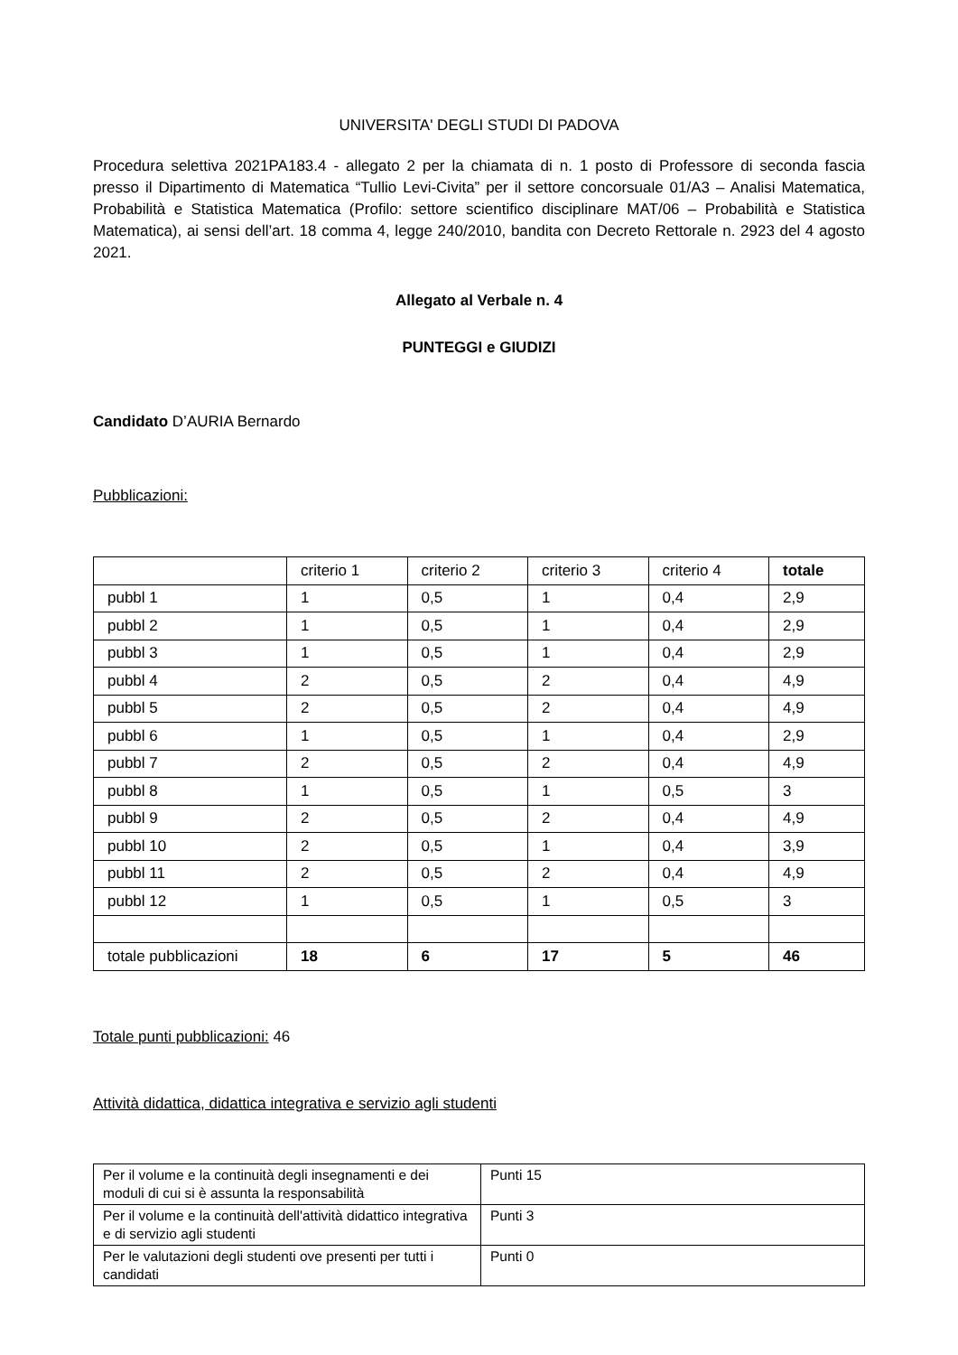UNIVERSITA' DEGLI STUDI DI PADOVA
Procedura selettiva 2021PA183.4 - allegato 2 per la chiamata di n. 1 posto di Professore di seconda fascia presso il Dipartimento di Matematica “Tullio Levi-Civita” per il settore concorsuale 01/A3 – Analisi Matematica, Probabilità e Statistica Matematica (Profilo: settore scientifico disciplinare MAT/06 – Probabilità e Statistica Matematica), ai sensi dell’art. 18 comma 4, legge 240/2010, bandita con Decreto Rettorale n. 2923 del 4 agosto 2021.
Allegato al Verbale n. 4
PUNTEGGI e GIUDIZI
Candidato D’AURIA Bernardo
Pubblicazioni:
| | criterio 1 | criterio 2 | criterio 3 | criterio 4 | totale |
| pubbl 1 | 1 | 0,5 | 1 | 0,4 | 2,9 |
| pubbl 2 | 1 | 0,5 | 1 | 0,4 | 2,9 |
| pubbl 3 | 1 | 0,5 | 1 | 0,4 | 2,9 |
| pubbl 4 | 2 | 0,5 | 2 | 0,4 | 4,9 |
| pubbl 5 | 2 | 0,5 | 2 | 0,4 | 4,9 |
| pubbl 6 | 1 | 0,5 | 1 | 0,4 | 2,9 |
| pubbl 7 | 2 | 0,5 | 2 | 0,4 | 4,9 |
| pubbl 8 | 1 | 0,5 | 1 | 0,5 | 3 |
| pubbl 9 | 2 | 0,5 | 2 | 0,4 | 4,9 |
| pubbl 10 | 2 | 0,5 | 1 | 0,4 | 3,9 |
| pubbl 11 | 2 | 0,5 | 2 | 0,4 | 4,9 |
| pubbl 12 | 1 | 0,5 | 1 | 0,5 | 3 |
| totale pubblicazioni | 18 | 6 | 17 | 5 | 46 |
Totale punti pubblicazioni: 46
Attività didattica, didattica integrativa e servizio agli studenti
| Per il volume e la continuità degli insegnamenti e dei moduli di cui si è assunta la responsabilità | Punti 15 |
| Per il volume e la continuità dell'attività didattico integrativa e di servizio agli studenti | Punti 3 |
| Per le valutazioni degli studenti ove presenti per tutti i candidati | Punti 0 |